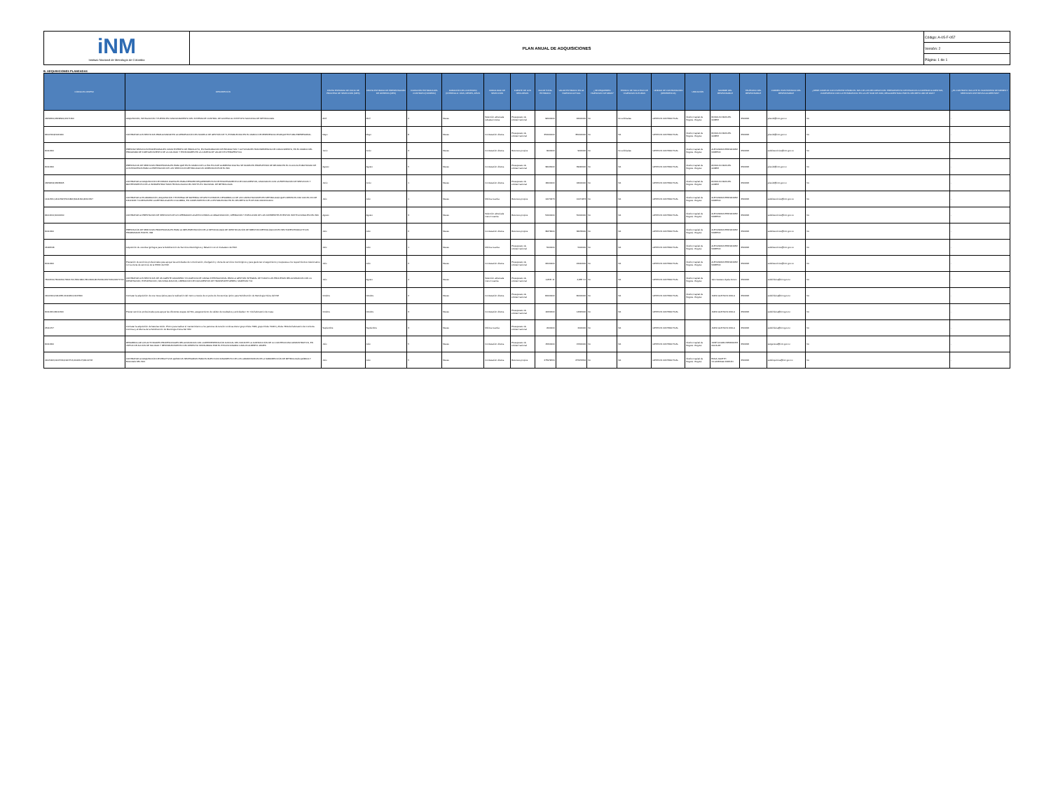| iNM Instituto Nacional de Metrología de Colombia | PLAN ANUAL DE ADQUISICIONES | Código: A-05-F-057 |
| | | Versión: 2 |
| | | Página: 1 de 1 |
B. ADQUISICIONES PLANEADAS
| CÓDIGOS UNSPSC | DESCRIPCIÓN | FECHA ESTIMADA DE INICIO DE PROCESO DE SELECCIÓN (MES) | FECHA ESTIMADA DE PRESENTACIÓN DE OFERTAS (MES) | DURACIÓN ESTIMADA DEL CONTRATO (NÚMERO) | DURACIÓN DEL CONTRATO (INTERVALO: DÍAS, MESES, AÑOS | MODALIDAD DE SELECCIÓN | FUENTE DE LOS RECURSOS | VALOR TOTAL ESTIMADO | VALOR ESTIMADO EN LA VIGENCIA ACTUAL | ¿SE REQUIEREN VIGENCIAS FUTURAS? | ESTADO DE SOLICITUD DE VIGENCIAS FUTURAS | UNIDAD DE CONTRATACIÓN (REFERENCIA) | UBICACIÓN | NOMBRE DEL RESPONSABLE | TELÉFONO DEL RESPONSABLE | CORREO ELECTRÓNICO DEL RESPONSABLE | ¿DEBE CUMPLIR CON INVERTIR MÍNIMO EL 30% DE LOS RECURSOS DEL PRESUPUESTO DESTINADOS A COMPRAR ALIMENTOS, CUMPLIENDO CON LO ESTABLECIDO EN LA LEY 2046 DE 2020, REGLAMENTADA POR EL DECRETO 248 DE 2021? | ¿EL CONTRATO INCLUYE EL SUMINISTRO DE BIENES Y SERVICIOS DISTINTOS A ALIMENTOS? |
| --- | --- | --- | --- | --- | --- | --- | --- | --- | --- | --- | --- | --- | --- | --- | --- | --- | --- | --- |
| 43232300;43232900;46171600 | ADQUISICIÓN, INSTALACIÓN Y PUESTA EN FUNCIONAMIENTO DEL SISTEMA DE CONTROL DE ACCESO AL INSTITUTO NACIONAL DE METROLOGÍA. | Abril | Abril | 2 | Meses | Selección abreviada subasta inversa | Presupuesto de entidad nacional | 92000000 | 92000000 | No | No solicitadas | GESTION CONTRACTUAL | Distrito Capital de Bogotá - Bogotá | RODOLFO MANUEL GÓMEZ | 2542222 | jefeoidt@inm.gov.co | No | - |
| 81111500;81141900 | CONTRATAR LOS SERVICIOS PARA AVANZAR EN LA APROPIACIÓN DEL MODELO DE GESTIÓN DE TI, ESTABLECIDO EN EL MARCO DE REFERENCIA DE ARQUITECTURA EMPRESARIAL. | Mayo | Mayo | 8 | Meses | Contratación directa. | Presupuesto de entidad nacional | 350000000 | 350000000 | No | NA | GESTION CONTRACTUAL | Distrito Capital de Bogotá - Bogotá | RODOLFO MANUEL GÓMEZ | 2542222 | jefeoidt@inm.gov.co | No | - |
| 80111600 | PRESTAR SERVICIOS PROFESIONALES COMO EXPERTO DE PRODUCTO, EN ELABORACIÓN DE PRODUCTOS Y ACTIVIDADES TRANSFERENCIA DE CONOCIMIENTO, EN EL MARCO DEL PROGRAMA DE FORTALECIMIENTO DE LA CALIDAD Y ESTÁNDARES EN LA CADENA DE VALOR FITOTERAPÉUTICA | Junio | Junio | 3 | Meses | Contratación directa. | Recursos propios | 9000000 | 9000000 | No | No solicitadas | GESTION CONTRACTUAL | Distrito Capital de Bogotá - Bogotá | ALEXANDRA HERNANDEZ MORENO | 2542222 | subdirservicios@inm.gov.co | No | - |
| 80111600 | PRESTACION DE SERVICIOS PROFESIONALES PARA QUE EN EL MARCO DE LA POLÍTICA DE GOBIERNO DIGITAL SE MODELEN PROPUESTAS DE MEJORA EN EL FLUJO AUTOMATIZADO DE LOS PROCESOS PARA LA PRESTACIÓN DE LOS SERVICIOS METROLÓGICOS OFRECIDOS POR EL INM. | Agosto | Agosto | 5 | Meses | Contratación directa. | Presupuesto de entidad nacional | 39046000 | 39046000 | No | NA | GESTION CONTRACTUAL | Distrito Capital de Bogotá - Bogotá | RODOLFO MANUEL GÓMEZ | 2542222 | jefeoidt@inm.gov.co | No | - |
| 43232202;43233205 | CONTRATAR LA ADQUISICIÓN DE FIRMAS DIGITALES PARA ATENDER REQUERIMIENTOS DE PROCESAMIENTO DE DOCUMENTOS, ASOCIADOS CON LA PRESTACIÓN DE SERVICIOS Y MANTENIMIENTO DE LA INFRAESTRUCTURA TECNOLÓGICA DEL INSTITUTO NACIONAL DE METROLOGÍA | Junio | Junio | 1 | Meses | Contratación directa. | Presupuesto de entidad nacional | 18000000 | 18000000 | No | NA | GESTION CONTRACTUAL | Distrito Capital de Bogotá - Bogotá | RODOLFO MANUEL GÓMEZ | 2542222 | jefeoidt@inm.gov.co | No | - |
| 14111531;14111532;55121806;81141601;82121507 | CONTRATAR LA ELABORACIÓN, ADQUISICIÓN Y ENTREGA DE MATERIAL DE APOYO PARA EL DESARROLLO DE LAS CAPACITACIONES EN METROLOGÍA QUE OFERTA EL INM CON EL FIN DE DIFUNDIR Y FORTALECER LA METROLOGÍA EN COLOMBIA, EN CUMPLIMIENTO DE LO ESTABLECIDO EN EL DECRETO 4175 DE 2011 MODIFICADO | Julio | Julio | 1 | Meses | Mínima cuantía | Recursos propios | 10071873 | 10071873 | No | NA | GESTION CONTRACTUAL | Distrito Capital de Bogotá - Bogotá | ALEXANDRA HERNANDEZ MORENO | 2542222 | subdirservicios@inm.gov.co | No | - |
| 81141601;90101600 | CONTRATAR LA PRESTACIÓN DE SERVICIOS DE UN OPERADOR LOGÍSTICO PARA LA ORGANIZACIÓN, OPERACIÓN Y EJECUCIÓN DE LOS DIFERENTES EVENTOS INSTITUCIONALES DEL INM. | Agosto | Agosto | 3 | Meses | Selección abreviada menor cuantía | Recursos propios | 50000000 | 50000000 | No | NA | GESTION CONTRACTUAL | Distrito Capital de Bogotá - Bogotá | ALEXANDRA HERNANDEZ MORENO | 2542222 | subdirservicios@inm.gov.co | No | - |
| 80111600 | PRESTACIÓN DE SERVICIOS PROFESIONALES PARA LA IMPLEMENTACIÓN DE LA METODOLOGÍA DE IDENTIFICACIÓN DE BRECHAS METROLÓGICAS EN SECTORES PRODUCTIVOS PRIORIZADOS POR EL INM | Julio | Julio | 6 | Meses | Contratación directa. | Recursos propios | 38478000 | 38478000 | No | NA | GESTION CONTRACTUAL | Distrito Capital de Bogotá - Bogotá | ALEXANDRA HERNANDEZ MORENO | 2542222 | subdirservicios@inm.gov.co | No | - |
| 46181508 | Adquisición de overoles ignífugos para la Subdirección de Servicios Metrológicos y Relación con el Ciudadano del INM. | Julio | Julio | 1 | Meses | Mínima cuantía | Presupuesto de entidad nacional | 5000000 | 5000000 | No | NA | GESTION CONTRACTUAL | Distrito Capital de Bogotá - Bogotá | ALEXANDRA HERNANDEZ MORENO | 2542222 | subdirservicios@inm.gov.co | No | - |
| 80111600 | Prestación de servicios profesionales para apoyar las actividades de comunicación, divulgación y oferta de servicios metrológicos y para gestionar el seguimiento y respuesta a los requerimientos relacionados con la oferta de servicios de la SSMC del INM. | Julio | Julio | 6 | Meses | Contratación directa. | Presupuesto de entidad nacional | 22044000 | 22044000 | No | NA | GESTION CONTRACTUAL | Distrito Capital de Bogotá - Bogotá | ALEXANDRA HERNANDEZ MORENO | 2542222 | subdirservicios@inm.gov.co | No | - |
| 78101500;78101600;78101700;78101800;78101900;80151600;93171600;93171700 | CONTRATAR LOS SERVICIOS DE UN AGENTE ADUANERO Y/O AGENCIA DE CARGA INTERNACIONAL PARA LA GESTIÓN INTEGRAL DE TODOS LOS PROCESOS RELACIONADOS CON LA IMPORTACIÓN, EXPORTACIÓN, NACIONALIZACIÓN, LIBERACIÓN DE DOCUMENTOS DE TRANSPORTE AÉREO, MARÍTIMO Y/O | Julio | Agosto | 4 | Meses | Selección abreviada menor cuantía | Presupuesto de entidad nacional | 4,85E+11 | 4,85E+11 | No | NA | GESTION CONTRACTUAL | Distrito Capital de Bogotá - Bogotá | Jairo Gustavo Ayala Forero | 2542222 | subdirfisica@inm.gov.co | No | - |
| 41111600;41111635;41114200;41115300 | Contratar la adquisición de una mesa óptica para la realización del metro a través de un peine de frecuencias óptico para Subdirección de Metrología Física del INM | Octubre | Octubre | 2 | Meses | Contratación directa. | Presupuesto de entidad nacional | 80000000 | 80000000 | No | NA | GESTION CONTRACTUAL | Distrito Capital de Bogotá - Bogotá | JAIRO GUSTAVO AYALA | 2542222 | subdirfisica@inm.gov.co | No | - |
| 80111621;80111600 | Prestar servicios profesionales para apoyar las diferentes etapas del SIG, aseguramiento de validez de resultados y actividades I+D+I del laboratorio de masa | Octubre | Octubre | 3 | Meses | Contratación directa. | Presupuesto de entidad nacional | 14622000 | 14622000 | No | NA | GESTION CONTRACTUAL | | JAIRO GUSTAVO AYALA | 2542222 | subdirfisica@inm.gov.co | No | - |
| 26111707 | Contratar la adquisición de baterías Acido- Plomo para realizar el mantenimiento a los patrones de tensión continua Zener grupo Fluke 734B, grupo Fluke 7004N y Fluke 732A del laboratorio de Corriente Continua y al Alterna de la Subdirección de Metrología Física Del INM | Septiembre | Septiembre | 3 | Meses | Mínima cuantía | Presupuesto de entidad nacional | 2000000 | 2000000 | No | NA | GESTION CONTRACTUAL | | JAIRO GUSTAVO AYALA | 2542222 | subdirfisica@inm.gov.co | No | - |
| 80111600 | DESARROLLAR LAS ACTIVIDADES PROFESIONALES RELACIONADAS CON LA REPRESENTACIÓN JUDICIAL DEL INM ANTE LA JURISDICCIÓN DE LO CONTENCIOSO ADMINISTRATIVO, EN VIRTUD DE ACCIÓN DE NULIDAD Y RESTABLECIMIENTO DEL DERECHO INSTAURADA POR EL EXFUNCIONARIO CARLOS ALBERTO JAIMES | Julio | Julio | 5 | Meses | Contratación directa. | Presupuesto de entidad nacional | 15600000 | 15600000 | No | NA | GESTION CONTRACTUAL | Distrito Capital de Bogotá - Bogotá | JOSÉ ÁLVARO BERMUDEZ AGUILAR | 2542222 | secgeneral@inm.gov.co | No | - |
| 41115406;41115709;41115716;41116107;81101706 | CONTRATAR LA ADQUISICIÓN DE REACTIVOS QUÍMICOS NECESARIOS PARA EL BUEN FUNCIONAMIENTO DE LOS LABORATORIOS DE LA SUBDIRECCIÓN DE METROLOGÍA QUÍMICA Y BIOLOGÍA DEL INM. | Julio | Julio | 5 | Meses | Contratación directa. | Recursos propios | 275979564 | 275979564 | No | NA | GESTION CONTRACTUAL | Distrito Capital de Bogotá - Bogotá | EDNA JULIETH VILLARRAGA FARFÁN | 2542222 | subdirquimica@inm.gov.co | No | - |